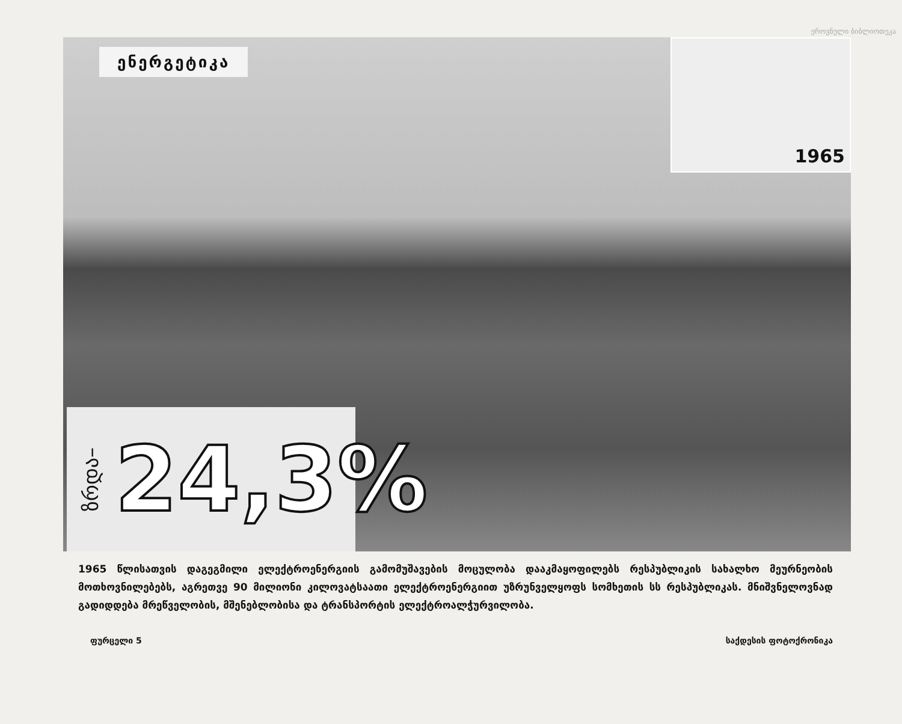ეროვნული ბიბლიოთეკა
ენერგეტიკა 1965
ზრდა– 24,3%
1965 წლისათვის დაგეგმილი ელექტროენერგიის გამომუშავების მოცულობა დააკმაყოფილებს რესპუბლიკის სახალხო მეურნეობის მოთხოვნილებებს, აგრეთვე 90 მილიონი კილოვატსაათი ელექტროენერგიით უზრუნველყოფს სომხეთის სს რესპუბლიკას. მნიშვნელოვნად გადიდდება მრეწველობის, მშენებლობისა და ტრანსპორტის ელექტროალჭურვილობა.
ფურცელი 5 საქდესის ფოტოქრონიკა